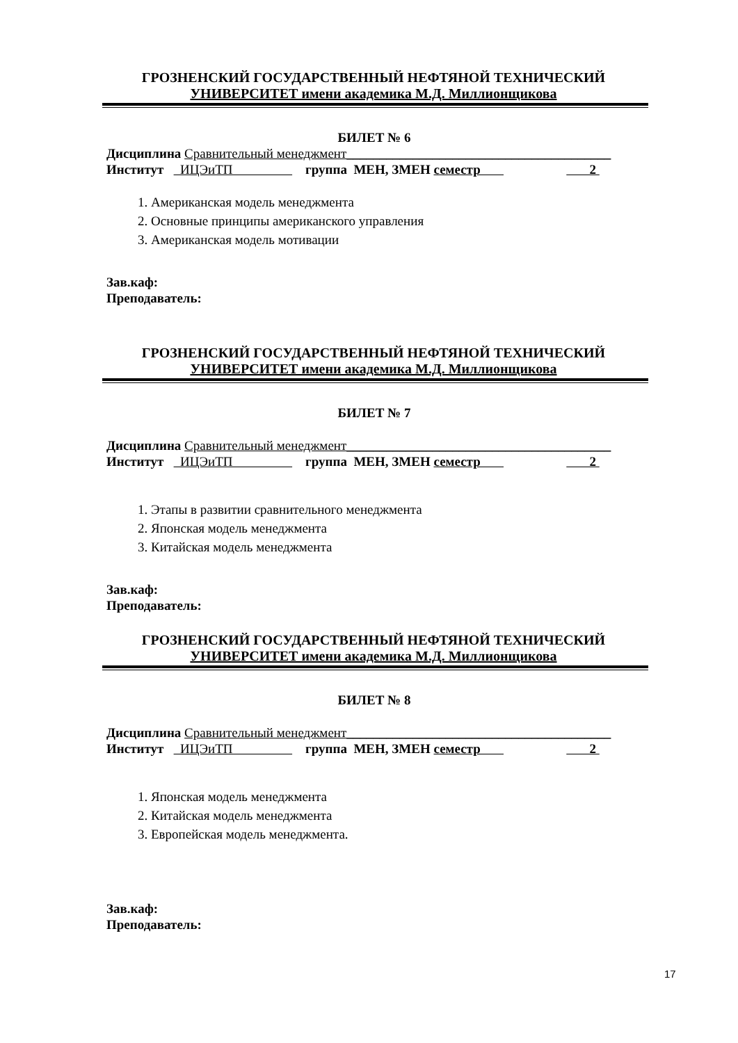ГРОЗНЕНСКИЙ ГОСУДАРСТВЕННЫЙ НЕФТЯНОЙ ТЕХНИЧЕСКИЙ
УНИВЕРСИТЕТ имени академика М.Д. Миллионщикова
БИЛЕТ № 6
Дисциплина Сравнительный менеджмент________________________________________
Институт ИЦЭиТП группа МЕН, ЗМЕН семестр 2
1. Американская модель менеджмента
2. Основные принципы американского управления
3. Американская модель мотивации
Зав.каф:
Преподаватель:
ГРОЗНЕНСКИЙ ГОСУДАРСТВЕННЫЙ НЕФТЯНОЙ ТЕХНИЧЕСКИЙ
УНИВЕРСИТЕТ имени академика М.Д. Миллионщикова
БИЛЕТ № 7
Дисциплина Сравнительный менеджмент________________________________________
Институт ИЦЭиТП группа МЕН, ЗМЕН семестр 2
1. Этапы в развитии сравнительного менеджмента
2. Японская модель менеджмента
3. Китайская модель менеджмента
Зав.каф:
Преподаватель:
ГРОЗНЕНСКИЙ ГОСУДАРСТВЕННЫЙ НЕФТЯНОЙ ТЕХНИЧЕСКИЙ
УНИВЕРСИТЕТ имени академика М.Д. Миллионщикова
БИЛЕТ № 8
Дисциплина Сравнительный менеджмент________________________________________
Институт ИЦЭиТП группа МЕН, ЗМЕН семестр 2
1. Японская модель менеджмента
2. Китайская модель менеджмента
3. Европейская модель менеджмента.
Зав.каф:
Преподаватель:
17